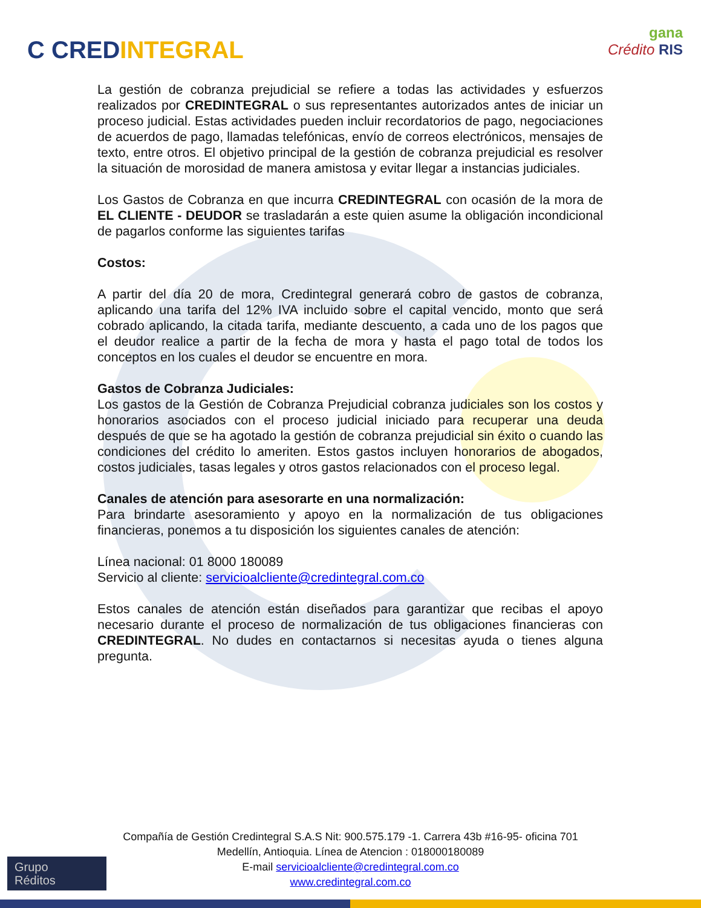C CREDINTEGRAL
gana
Crédito RIS
La gestión de cobranza prejudicial se refiere a todas las actividades y esfuerzos realizados por CREDINTEGRAL o sus representantes autorizados antes de iniciar un proceso judicial. Estas actividades pueden incluir recordatorios de pago, negociaciones de acuerdos de pago, llamadas telefónicas, envío de correos electrónicos, mensajes de texto, entre otros. El objetivo principal de la gestión de cobranza prejudicial es resolver la situación de morosidad de manera amistosa y evitar llegar a instancias judiciales.
Los Gastos de Cobranza en que incurra CREDINTEGRAL con ocasión de la mora de EL CLIENTE - DEUDOR se trasladarán a este quien asume la obligación incondicional de pagarlos conforme las siguientes tarifas
Costos:
A partir del día 20 de mora, Credintegral generará cobro de gastos de cobranza, aplicando una tarifa del 12% IVA incluido sobre el capital vencido, monto que será cobrado aplicando, la citada tarifa, mediante descuento, a cada uno de los pagos que el deudor realice a partir de la fecha de mora y hasta el pago total de todos los conceptos en los cuales el deudor se encuentre en mora.
Gastos de Cobranza Judiciales:
Los gastos de la Gestión de Cobranza Prejudicial cobranza judiciales son los costos y honorarios asociados con el proceso judicial iniciado para recuperar una deuda después de que se ha agotado la gestión de cobranza prejudicial sin éxito o cuando las condiciones del crédito lo ameriten. Estos gastos incluyen honorarios de abogados, costos judiciales, tasas legales y otros gastos relacionados con el proceso legal.
Canales de atención para asesorarte en una normalización:
Para brindarte asesoramiento y apoyo en la normalización de tus obligaciones financieras, ponemos a tu disposición los siguientes canales de atención:
Línea nacional: 01 8000 180089
Servicio al cliente: servicioalcliente@credintegral.com.co
Estos canales de atención están diseñados para garantizar que recibas el apoyo necesario durante el proceso de normalización de tus obligaciones financieras con CREDINTEGRAL. No dudes en contactarnos si necesitas ayuda o tienes alguna pregunta.
Compañía de Gestión Credintegral S.A.S Nit: 900.575.179 -1. Carrera 43b #16-95- oficina 701
Medellín, Antioquia. Línea de Atencion : 018000180089
E-mail servicioalcliente@credintegral.com.co
www.credintegral.com.co
Grupo
Réditos